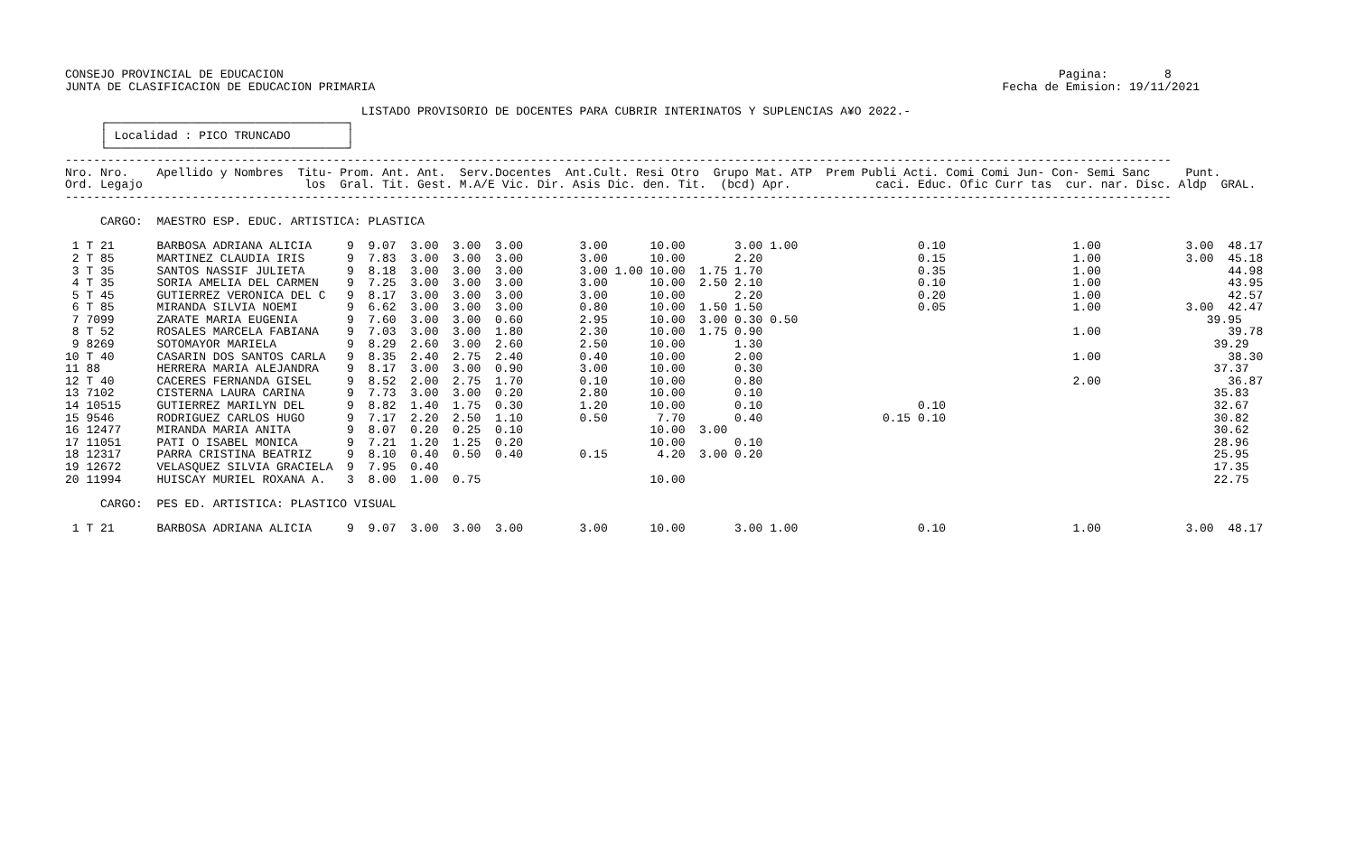CONSEJO PROVINCIAL DE EDUCACION                                                                                                              Pagina:        8
JUNTA DE CLASIFICACION DE EDUCACION PRIMARIA                                                                                         Fecha de Emision: 19/11/2021

                                          LISTADO PROVISORIO DE DOCENTES PARA CUBRIR INTERINATOS Y SUPLENCIAS A¥O 2022.-
     ┌──────────────────────────────────┐
     │ Localidad : PICO TRUNCADO        │
     └──────────────────────────────────┘
-------------------------------------------------------------------------------------------------------------------------------------------------------------
Nro. Nro.    Apellido y Nombres  Titu- Prom. Ant. Ant.  Serv.Docentes  Ant.Cult. Resi Otro  Grupo Mat. ATP  Prem Publi Acti. Comi Comi Jun- Con- Semi Sanc     Punt.
Ord. Legajo                       los  Gral. Tit. Gest. M.A/E Vic. Dir. Asis Dic. den. Tit.  (bcd) Apr.            caci. Educ. Ofic Curr tas  cur. nar. Disc. Aldp  GRAL.
-------------------------------------------------------------------------------------------------------------------------------------------------------------

     CARGO:  MAESTRO ESP. EDUC. ARTISTICA: PLASTICA

 1 T 21      BARBOSA ADRIANA ALICIA     9  9.07  3.00  3.00  3.00        3.00      10.00       3.00 1.00                 0.10                  1.00            3.00  48.17
 2 T 85      MARTINEZ CLAUDIA IRIS      9  7.83  3.00  3.00  3.00        3.00      10.00       2.20                      0.15                  1.00            3.00  45.18
 3 T 35      SANTOS NASSIF JULIETA      9  8.18  3.00  3.00  3.00        3.00 1.00 10.00  1.75 1.70                      0.35                  1.00                  44.98
 4 T 35      SORIA AMELIA DEL CARMEN    9  7.25  3.00  3.00  3.00        3.00      10.00  2.50 2.10                      0.10                  1.00                  43.95
 5 T 45      GUTIERREZ VERONICA DEL C   9  8.17  3.00  3.00  3.00        3.00      10.00       2.20                      0.20                  1.00                  42.57
 6 T 85      MIRANDA SILVIA NOEMI       9  6.62  3.00  3.00  3.00        0.80      10.00  1.50 1.50                      0.05                  1.00            3.00  42.47
 7 7099      ZARATE MARIA EUGENIA       9  7.60  3.00  3.00  0.60        2.95      10.00  3.00 0.30 0.50                                                          39.95
 8 T 52      ROSALES MARCELA FABIANA    9  7.03  3.00  3.00  1.80        2.30      10.00  1.75 0.90                                            1.00                  39.78
 9 8269      SOTOMAYOR MARIELA          9  8.29  2.60  3.00  2.60        2.50      10.00       1.30                                                                39.29
10 T 40      CASARIN DOS SANTOS CARLA   9  8.35  2.40  2.75  2.40        0.40      10.00       2.00                                            1.00                  38.30
11 88        HERRERA MARIA ALEJANDRA    9  8.17  3.00  3.00  0.90        3.00      10.00       0.30                                                                37.37
12 T 40      CACERES FERNANDA GISEL     9  8.52  2.00  2.75  1.70        0.10      10.00       0.80                                            2.00                  36.87
13 7102      CISTERNA LAURA CARINA      9  7.73  3.00  3.00  0.20        2.80      10.00       0.10                                                                35.83
14 10515     GUTIERREZ MARILYN DEL      9  8.82  1.40  1.75  0.30        1.20      10.00       0.10                      0.10                                      32.67
15 9546      RODRIGUEZ CARLOS HUGO      9  7.17  2.20  2.50  1.10        0.50       7.70       0.40                 0.15 0.10                                      30.82
16 12477     MIRANDA MARIA ANITA        9  8.07  0.20  0.25  0.10                  10.00  3.00                                                                     30.62
17 11051     PATI O ISABEL MONICA       9  7.21  1.20  1.25  0.20                  10.00       0.10                                                                28.96
18 12317     PARRA CRISTINA BEATRIZ     9  8.10  0.40  0.50  0.40        0.15       4.20  3.00 0.20                                                                25.95
19 12672     VELASQUEZ SILVIA GRACIELA  9  7.95  0.40                                                                                                              17.35
20 11994     HUISCAY MURIEL ROXANA A.   3  8.00  1.00  0.75                        10.00                                                                           22.75

     CARGO:  PES ED. ARTISTICA: PLASTICO VISUAL

 1 T 21      BARBOSA ADRIANA ALICIA     9  9.07  3.00  3.00  3.00        3.00      10.00       3.00 1.00                 0.10                  1.00            3.00  48.17